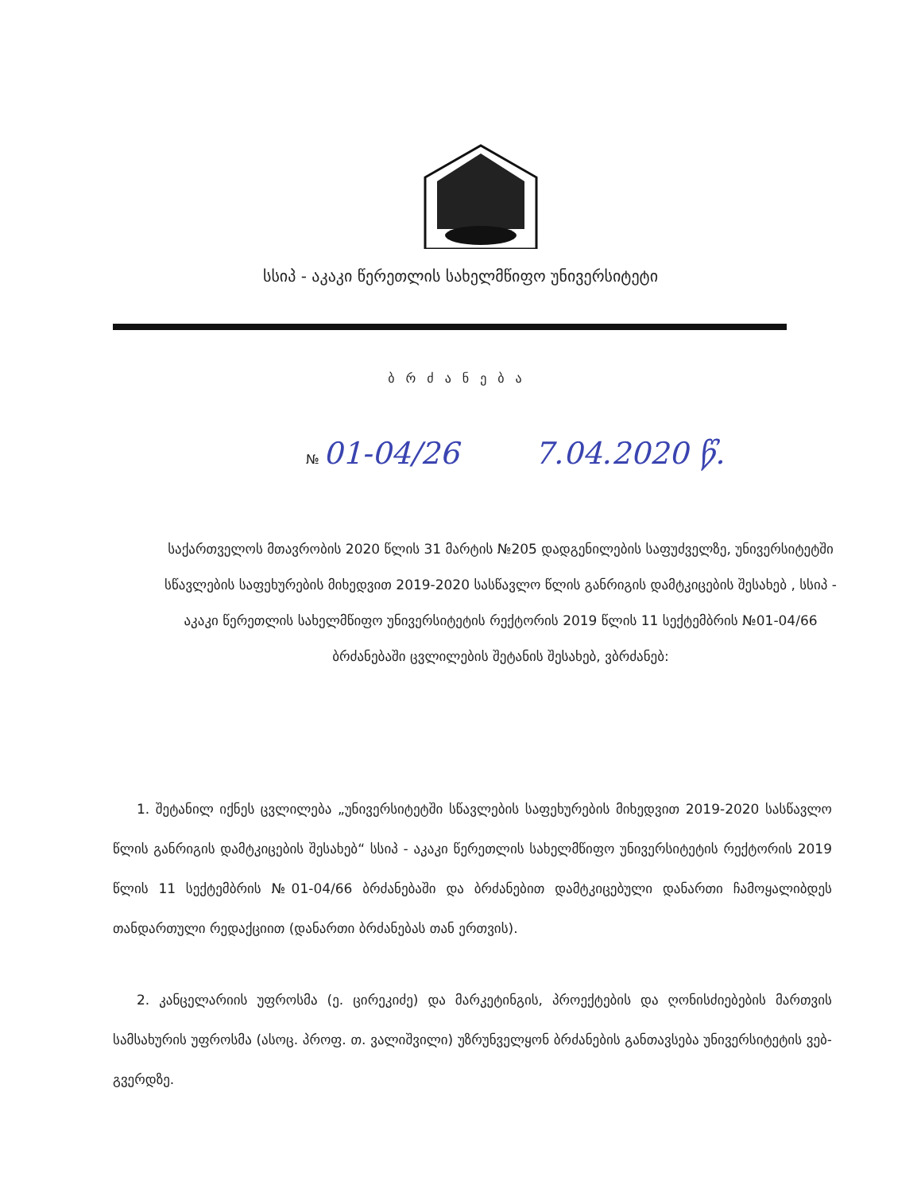სსიპ - აკაკი წერეთლის სახელმწიფო უნივერსიტეტი
ბრძანება
№ 01-04/26 7.04.2020 წ.
საქართველოს მთავრობის 2020 წლის 31 მარტის №205 დადგენილების საფუძველზე, უნივერსიტეტში სწავლების საფეხურების მიხედვით 2019-2020 სასწავლო წლის განრიგის დამტკიცების შესახებ , სსიპ - აკაკი წერეთლის სახელმწიფო უნივერსიტეტის რექტორის 2019 წლის 11 სექტემბრის №01-04/66 ბრძანებაში ცვლილების შეტანის შესახებ, ვბრძანებ:
1. შეტანილ იქნეს ცვლილება „უნივერსიტეტში სწავლების საფეხურების მიხედვით 2019-2020 სასწავლო წლის განრიგის დამტკიცების შესახებ“ სსიპ - აკაკი წერეთლის სახელმწიფო უნივერსიტეტის რექტორის 2019 წლის 11 სექტემბრის №01-04/66 ბრძანებაში და ბრძანებით დამტკიცებული დანართი ჩამოყალიბდეს თანდართული რედაქციით (დანართი ბრძანებას თან ერთვის).
2. კანცელარიის უფროსმა (ე. ცირეკიძე) და მარკეტინგის, პროექტების და ღონისძიებების მართვის სამსახურის უფროსმა (ასოც. პროფ. თ. ვალიშვილი) უზრუნველყონ ბრძანების განთავსება უნივერსიტეტის ვებ-გვერდზე.